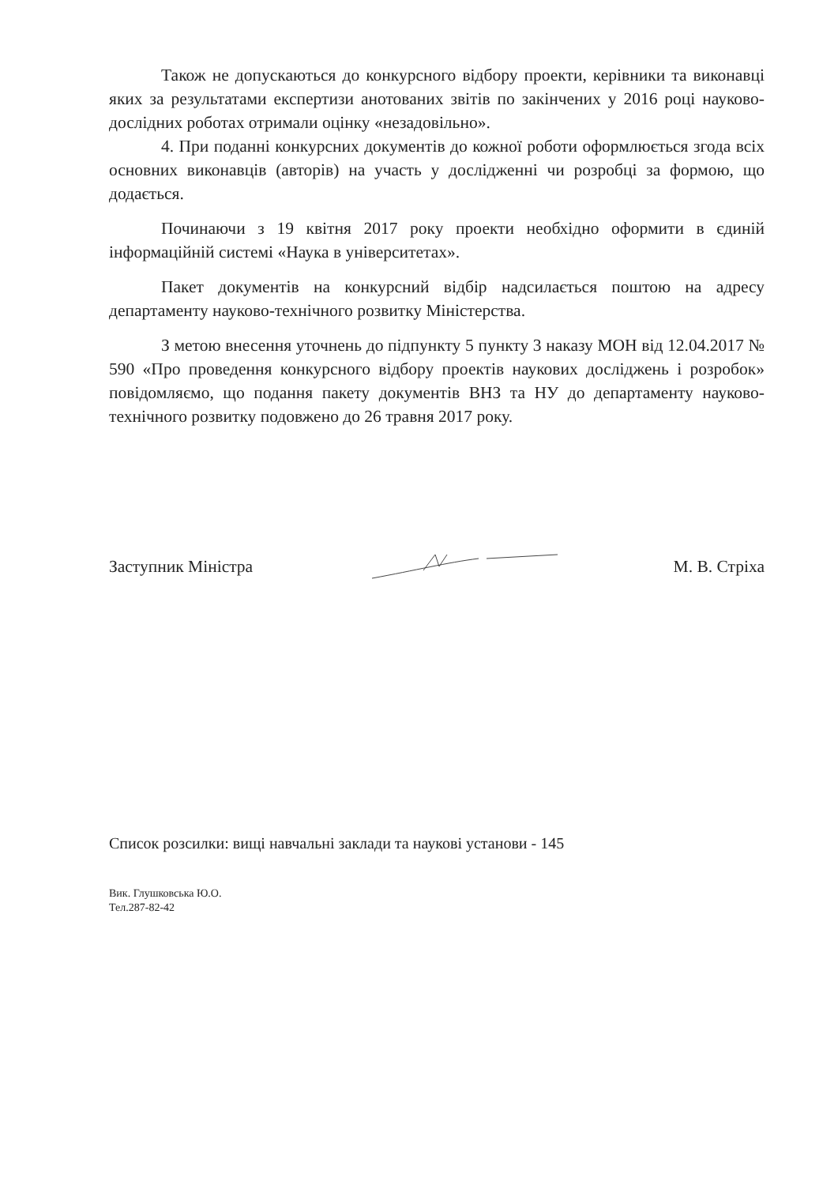Також не допускаються до конкурсного відбору проекти, керівники та виконавці яких за результатами експертизи анотованих звітів по закінчених у 2016 році науково-дослідних роботах отримали оцінку «незадовільно».
4. При поданні конкурсних документів до кожної роботи оформлюється згода всіх основних виконавців (авторів) на участь у дослідженні чи розробці за формою, що додається.
Починаючи з 19 квітня 2017 року проекти необхідно оформити в єдиній інформаційній системі «Наука в університетах».
Пакет документів на конкурсний відбір надсилається поштою на адресу департаменту науково-технічного розвитку Міністерства.
З метою внесення уточнень до підпункту 5 пункту 3 наказу МОН від 12.04.2017 № 590 «Про проведення конкурсного відбору проектів наукових досліджень і розробок» повідомляємо, що подання пакету документів ВНЗ та НУ до департаменту науково-технічного розвитку подовжено до 26 травня 2017 року.
Заступник Міністра М. В. Стріха
Список розсилки: вищі навчальні заклади та наукові установи - 145
Вик. Глушковська Ю.О.
Тел.287-82-42